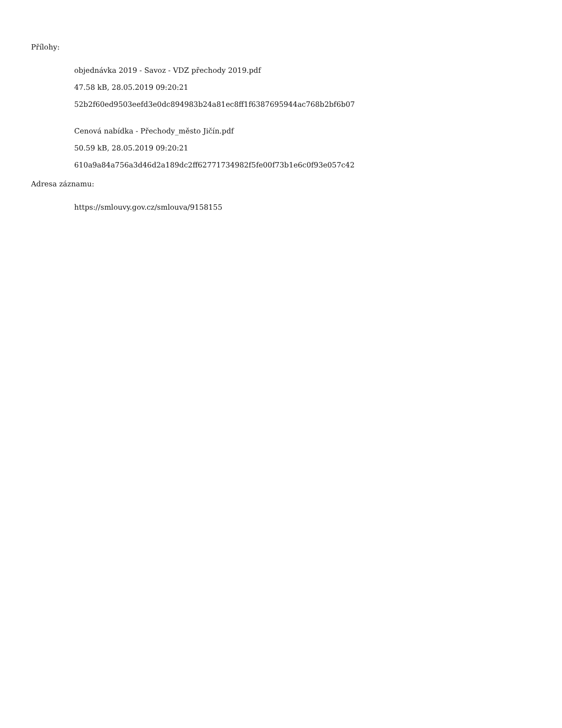Přílohy:
objednávka 2019 - Savoz - VDZ přechody 2019.pdf
47.58 kB, 28.05.2019 09:20:21
52b2f60ed9503eefd3e0dc894983b24a81ec8ff1f6387695944ac768b2bf6b07
Cenová nabídka - Přechody_město Jičín.pdf
50.59 kB, 28.05.2019 09:20:21
610a9a84a756a3d46d2a189dc2ff62771734982f5fe00f73b1e6c0f93e057c42
Adresa záznamu:
https://smlouvy.gov.cz/smlouva/9158155